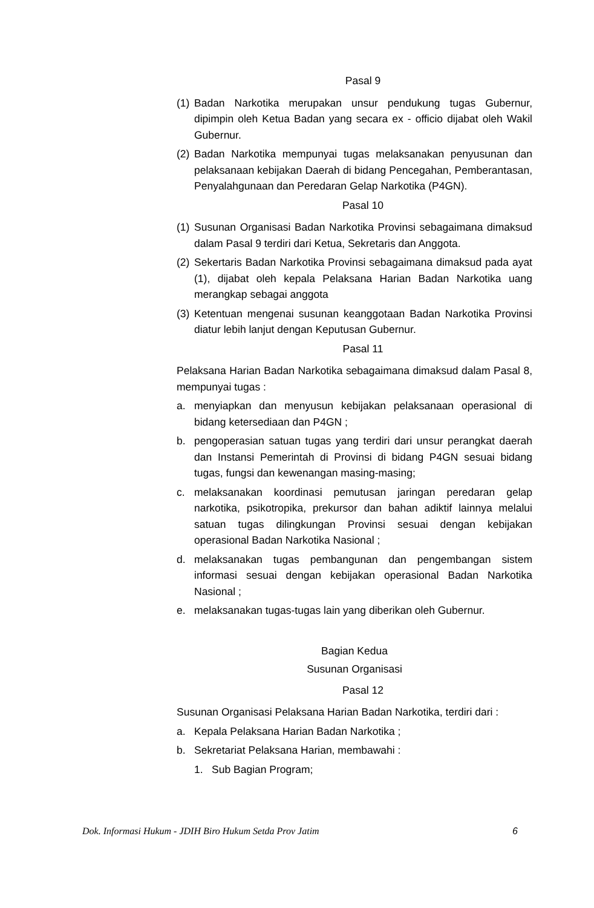Pasal 9
(1) Badan Narkotika merupakan unsur pendukung tugas Gubernur, dipimpin oleh Ketua Badan yang secara ex - officio dijabat oleh Wakil Gubernur.
(2) Badan Narkotika mempunyai tugas melaksanakan penyusunan dan pelaksanaan kebijakan Daerah di bidang Pencegahan, Pemberantasan, Penyalahgunaan dan Peredaran Gelap Narkotika (P4GN).
Pasal 10
(1) Susunan Organisasi Badan Narkotika Provinsi sebagaimana dimaksud dalam Pasal 9 terdiri dari Ketua, Sekretaris dan Anggota.
(2) Sekertaris Badan Narkotika Provinsi sebagaimana dimaksud pada ayat (1), dijabat oleh kepala Pelaksana Harian Badan Narkotika uang merangkap sebagai anggota
(3) Ketentuan mengenai susunan keanggotaan Badan Narkotika Provinsi diatur lebih lanjut dengan Keputusan Gubernur.
Pasal 11
Pelaksana Harian Badan Narkotika sebagaimana dimaksud dalam Pasal 8, mempunyai tugas :
a. menyiapkan dan menyusun kebijakan pelaksanaan operasional di bidang ketersediaan dan P4GN ;
b. pengoperasian satuan tugas yang terdiri dari unsur perangkat daerah dan Instansi Pemerintah di Provinsi di bidang P4GN sesuai bidang tugas, fungsi dan kewenangan masing-masing;
c. melaksanakan koordinasi pemutusan jaringan peredaran gelap narkotika, psikotropika, prekursor dan bahan adiktif lainnya melalui satuan tugas dilingkungan Provinsi sesuai dengan kebijakan operasional Badan Narkotika Nasional ;
d. melaksanakan tugas pembangunan dan pengembangan sistem informasi sesuai dengan kebijakan operasional Badan Narkotika Nasional ;
e. melaksanakan tugas-tugas lain yang diberikan oleh Gubernur.
Bagian Kedua
Susunan Organisasi
Pasal 12
Susunan Organisasi Pelaksana Harian Badan Narkotika, terdiri dari :
a. Kepala Pelaksana Harian Badan Narkotika ;
b. Sekretariat Pelaksana Harian, membawahi :
1. Sub Bagian Program;
Dok. Informasi Hukum - JDIH Biro Hukum Setda Prov Jatim 6